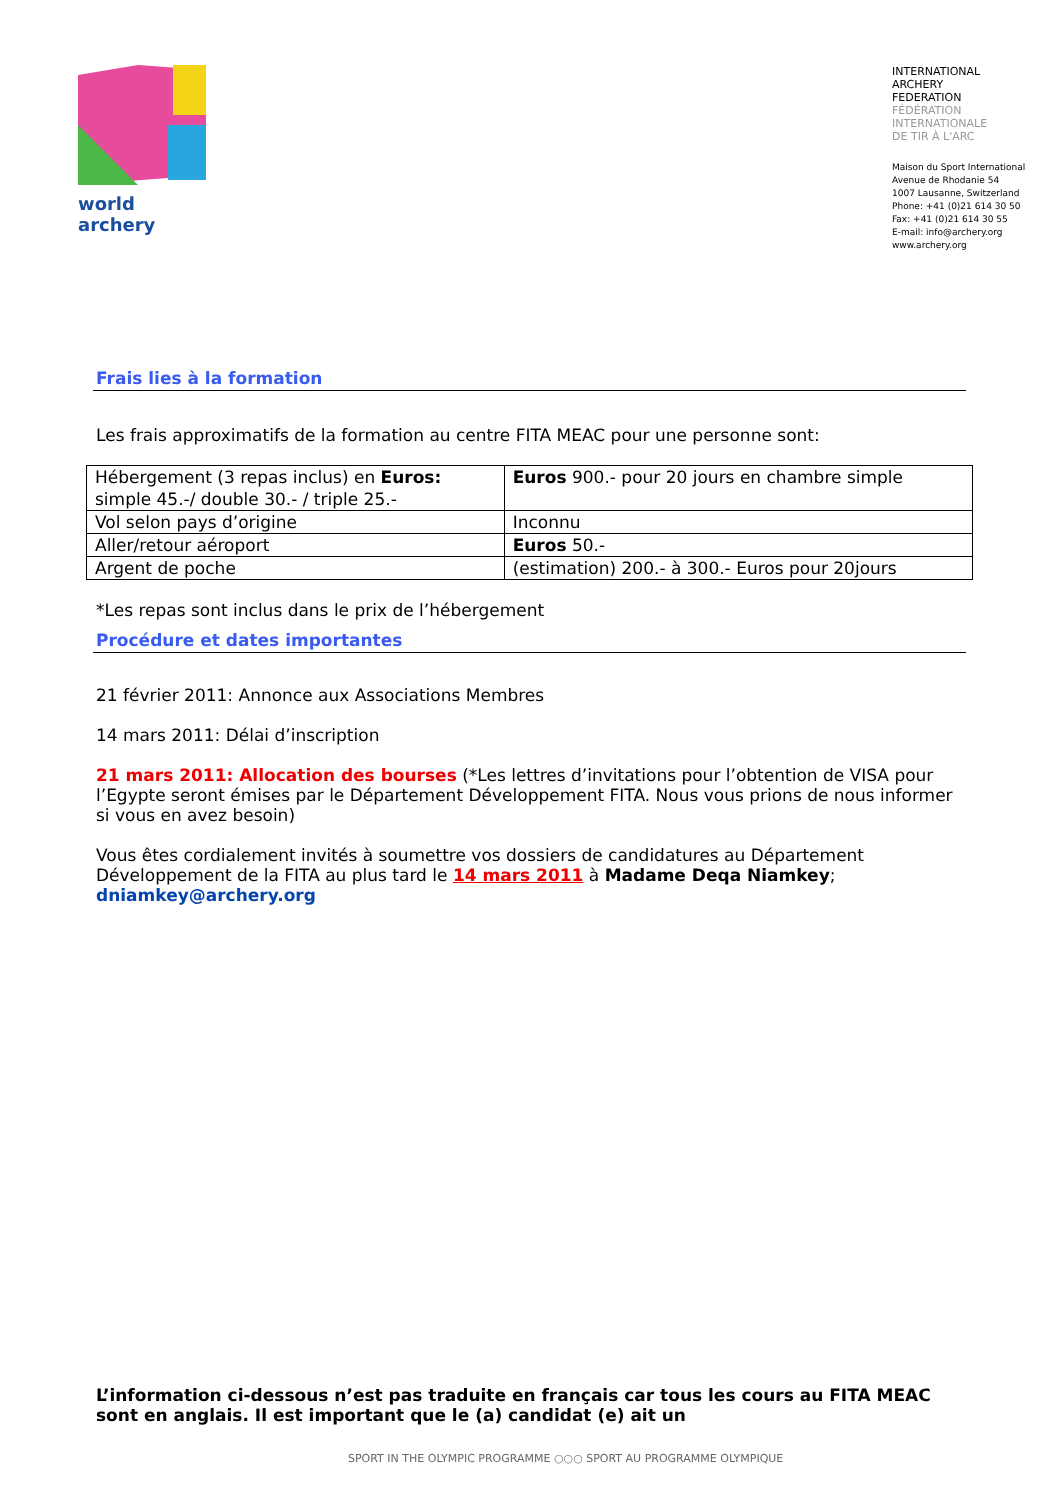world archery
INTERNATIONAL
ARCHERY
FEDERATION
FÉDÉRATION
INTERNATIONALE
DE TIR À L'ARC
Maison du Sport International
Avenue de Rhodanie 54
1007 Lausanne, Switzerland
Phone: +41 (0)21 614 30 50
Fax: +41 (0)21 614 30 55
E-mail: info@archery.org
www.archery.org
Frais lies à la formation
Les frais approximatifs de la formation au centre FITA MEAC pour une personne sont:
| Hébergement (3 repas inclus) en Euros: simple 45.-/ double 30.- / triple 25.- | Euros 900.- pour 20 jours en chambre simple |
| Vol selon pays d’origine | Inconnu |
| Aller/retour aéroport | Euros 50.- |
| Argent de poche | (estimation) 200.- à 300.- Euros pour 20jours |
*Les repas sont inclus dans le prix de l’hébergement
Procédure et dates importantes
21 février 2011: Annonce aux Associations Membres
14 mars 2011: Délai d’inscription
21 mars 2011: Allocation des bourses (*Les lettres d’invitations pour l’obtention de VISA pour l’Egypte seront émises par le Département Développement FITA. Nous vous prions de nous informer si vous en avez besoin)
Vous êtes cordialement invités à soumettre vos dossiers de candidatures au Département Développement de la FITA au plus tard le 14 mars 2011 à Madame Deqa Niamkey;
dniamkey@archery.org
L’information ci-dessous n’est pas traduite en français car tous les cours au FITA MEAC sont en anglais. Il est important que le (a) candidat (e) ait un
SPORT IN THE OLYMPIC PROGRAMME ○○○ SPORT AU PROGRAMME OLYMPIQUE